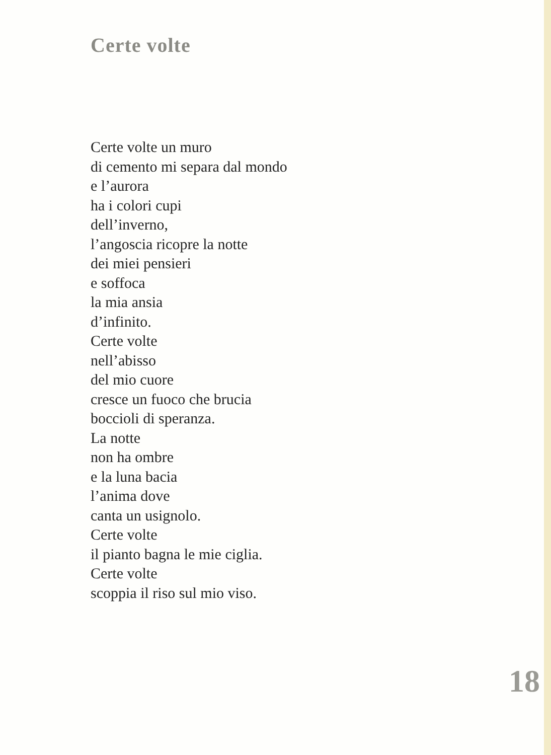Certe volte
Certe volte un muro
di cemento mi separa dal mondo
e l’aurora
ha i colori cupi
dell’inverno,
l’angoscia ricopre la notte
dei miei pensieri
e soffoca
la mia ansia
d’infinito.
Certe volte
nell’abisso
del mio cuore
cresce un fuoco che brucia
boccioli di speranza.
La notte
non ha ombre
e la luna bacia
l’anima dove
canta un usignolo.
Certe volte
il pianto bagna le mie ciglia.
Certe volte
scoppia il riso sul mio viso.
18